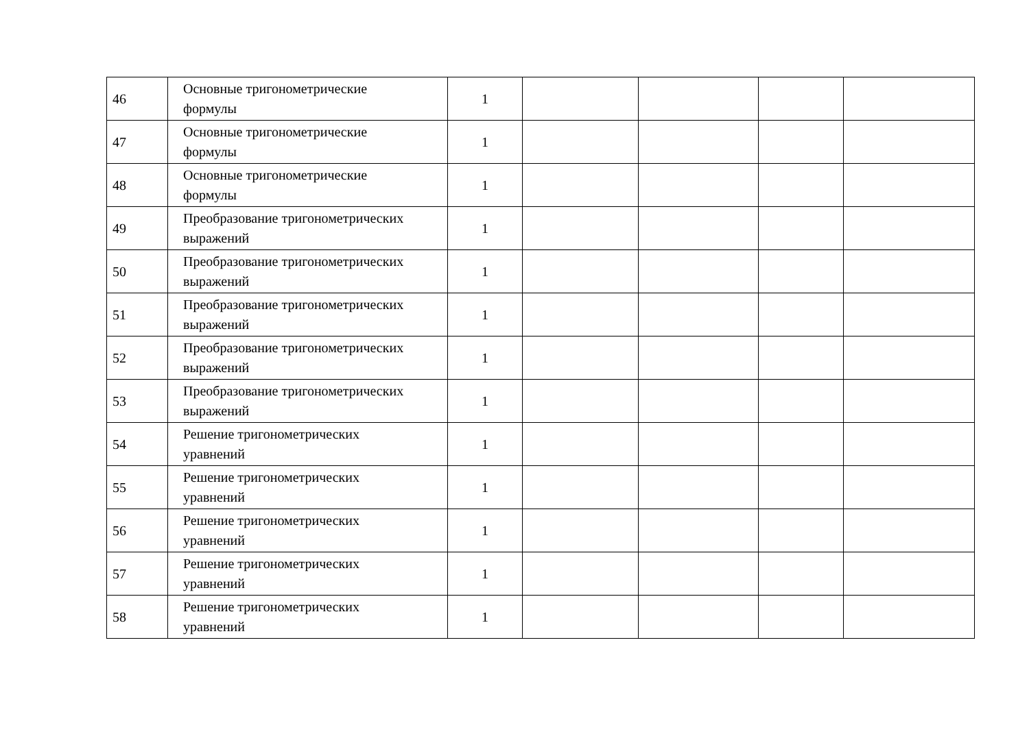| 46 | Основные тригонометрические формулы | 1 | | | | |
| 47 | Основные тригонометрические формулы | 1 | | | | |
| 48 | Основные тригонометрические формулы | 1 | | | | |
| 49 | Преобразование тригонометрических выражений | 1 | | | | |
| 50 | Преобразование тригонометрических выражений | 1 | | | | |
| 51 | Преобразование тригонометрических выражений | 1 | | | | |
| 52 | Преобразование тригонометрических выражений | 1 | | | | |
| 53 | Преобразование тригонометрических выражений | 1 | | | | |
| 54 | Решение тригонометрических уравнений | 1 | | | | |
| 55 | Решение тригонометрических уравнений | 1 | | | | |
| 56 | Решение тригонометрических уравнений | 1 | | | | |
| 57 | Решение тригонометрических уравнений | 1 | | | | |
| 58 | Решение тригонометрических уравнений | 1 | | | | |